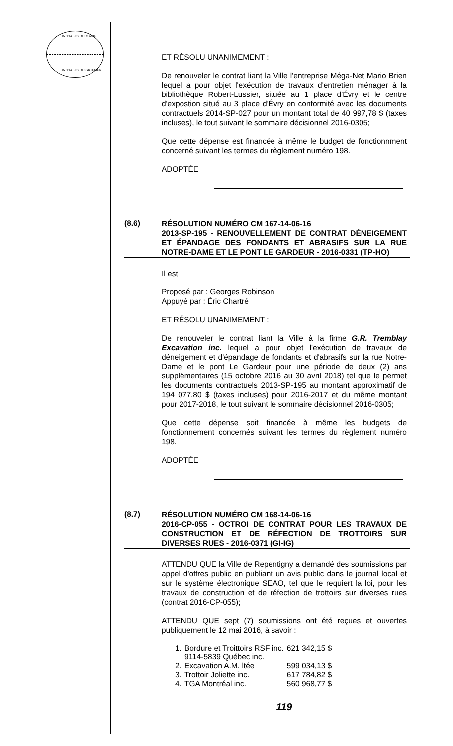INITIALES DU MAIRE
INITIALES DU GREFFIER
ET RÉSOLU UNANIMEMENT :
De renouveler le contrat liant la Ville l'entreprise Méga-Net Mario Brien lequel a pour objet l'exécution de travaux d'entretien ménager à la bibliothèque Robert-Lussier, située au 1 place d'Évry et le centre d'expostion situé au 3 place d'Évry en conformité avec les documents contractuels 2014-SP-027 pour un montant total de 40 997,78 $ (taxes incluses), le tout suivant le sommaire décisionnel 2016-0305;
Que cette dépense est financée à même le budget de fonctionnment concerné suivant les termes du règlement numéro 198.
ADOPTÉE
(8.6)
RÉSOLUTION NUMÉRO CM 167-14-06-16
2013-SP-195 - RENOUVELLEMENT DE CONTRAT DÉNEIGEMENT ET ÉPANDAGE DES FONDANTS ET ABRASIFS SUR LA RUE NOTRE-DAME ET LE PONT LE GARDEUR - 2016-0331 (TP-HO)
Il est
Proposé par : Georges Robinson
Appuyé par : Éric Chartré
ET RÉSOLU UNANIMEMENT :
De renouveler le contrat liant la Ville à la firme G.R. Tremblay Excavation inc. lequel a pour objet l'exécution de travaux de déneigement et d'épandage de fondants et d'abrasifs sur la rue Notre-Dame et le pont Le Gardeur pour une période de deux (2) ans supplémentaires (15 octobre 2016 au 30 avril 2018) tel que le permet les documents contractuels 2013-SP-195 au montant approximatif de 194 077,80 $ (taxes incluses) pour 2016-2017 et du même montant pour 2017-2018, le tout suivant le sommaire décisionnel 2016-0305;
Que cette dépense soit financée à même les budgets de fonctionnement concernés suivant les termes du règlement numéro 198.
ADOPTÉE
(8.7)
RÉSOLUTION NUMÉRO CM 168-14-06-16
2016-CP-055 - OCTROI DE CONTRAT POUR LES TRAVAUX DE CONSTRUCTION ET DE RÉFECTION DE TROTTOIRS SUR DIVERSES RUES - 2016-0371 (GI-IG)
ATTENDU QUE la Ville de Repentigny a demandé des soumissions par appel d'offres public en publiant un avis public dans le journal local et sur le système électronique SEAO, tel que le requiert la loi, pour les travaux de construction et de réfection de trottoirs sur diverses rues (contrat 2016-CP-055);
ATTENDU QUE sept (7) soumissions ont été reçues et ouvertes publiquement le 12 mai 2016, à savoir :
| 1. | Bordure et Troittoirs RSF inc. 9114-5839 Québec inc. | 621 342,15 $ |
| 2. | Excavation A.M. ltée | 599 034,13 $ |
| 3. | Trottoir Joliette inc. | 617 784,82 $ |
| 4. | TGA Montréal inc. | 560 968,77 $ |
119